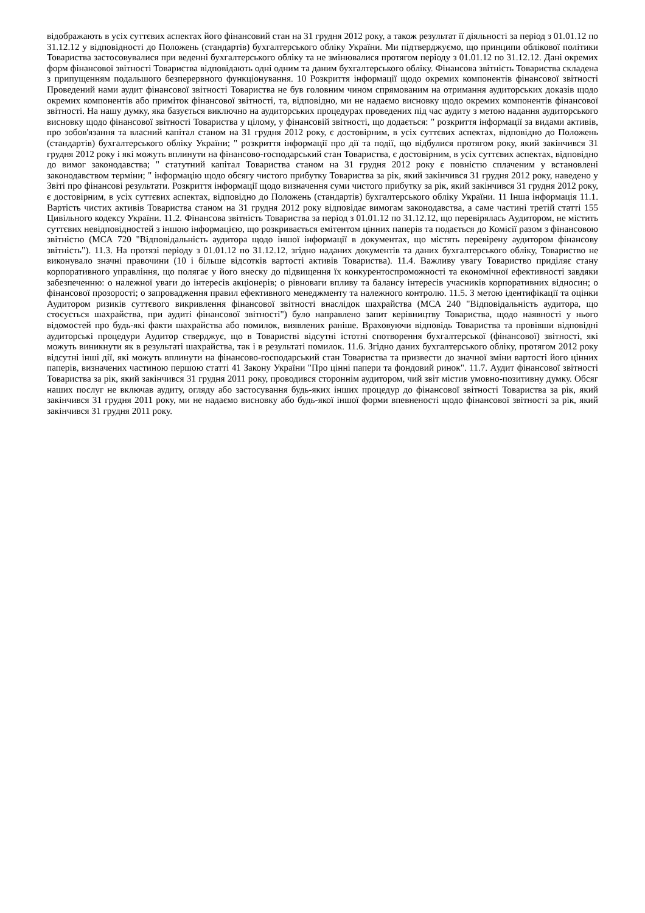відображають в усіх суттєвих аспектах його фінансовий стан на 31 грудня 2012 року, а також результат її діяльності за період з 01.01.12 по 31.12.12 у відповідності до Положень (стандартів) бухгалтерського обліку України. Ми підтверджуємо, що принципи облікової політики Товариства застосовувалися при веденні бухгалтерського обліку та не змінювалися протягом періоду з 01.01.12 по 31.12.12. Дані окремих форм фінансової звітності Товариства відповідають одні одним та даним бухгалтерського обліку. Фінансова звітність Товариства складена з припущенням подальшого безперервного функціонування. 10 Розкриття інформації щодо окремих компонентів фінансової звітності Проведений нами аудит фінансової звітності Товариства не був головним чином спрямованим на отримання аудиторських доказів щодо окремих компонентів або приміток фінансової звітності, та, відповідно, ми не надаємо висновку щодо окремих компонентів фінансової звітності. На нашу думку, яка базується виключно на аудиторських процедурах проведених під час аудиту з метою надання аудиторського висновку щодо фінансової звітності Товариства у цілому, у фінансовій звітності, що додається: " розкриття інформації за видами активів, про зобов'язання та власний капітал станом на 31 грудня 2012 року, є достовірним, в усіх суттєвих аспектах, відповідно до Положень (стандартів) бухгалтерського обліку України; " розкриття інформації про дії та події, що відбулися протягом року, який закінчився 31 грудня 2012 року і які можуть вплинути на фінансово-господарський стан Товариства, є достовірним, в усіх суттєвих аспектах, відповідно до вимог законодавства; " статутний капітал Товариства станом на 31 грудня 2012 року є повністю сплаченим у встановлені законодавством терміни; " інформацію щодо обсягу чистого прибутку Товариства за рік, який закінчився 31 грудня 2012 року, наведено у Звіті про фінансові результати. Розкриття інформації щодо визначення суми чистого прибутку за рік, який закінчився 31 грудня 2012 року, є достовірним, в усіх суттєвих аспектах, відповідно до Положень (стандартів) бухгалтерського обліку України. 11 Інша інформація 11.1. Вартість чистих активів Товариства станом на 31 грудня 2012 року відповідає вимогам законодавства, а саме частині третій статті 155 Цивільного кодексу України. 11.2. Фінансова звітність Товариства за період з 01.01.12 по 31.12.12, що перевірялась Аудитором, не містить суттєвих невідповідностей з іншою інформацією, що розкривається емітентом цінних паперів та подається до Комісії разом з фінансовою звітністю (МСА 720 "Відповідальність аудитора щодо іншої інформації в документах, що містять перевірену аудитором фінансову звітність"). 11.3. На протязі періоду з 01.01.12 по 31.12.12, згідно наданих документів та даних бухгалтерського обліку, Товариство не виконувало значні правочини (10 і більше відсотків вартості активів Товариства). 11.4. Важливу увагу Товариство приділяє стану корпоративного управління, що полягає у його внеску до підвищення їх конкурентоспроможності та економічної ефективності завдяки забезпеченню: o належної уваги до інтересів акціонерів; o рівноваги впливу та балансу інтересів учасників корпоративних відносин; o фінансової прозорості; o запровадження правил ефективного менеджменту та належного контролю. 11.5. З метою ідентифікації та оцінки Аудитором ризиків суттєвого викривлення фінансової звітності внаслідок шахрайства (МСА 240 "Відповідальність аудитора, що стосується шахрайства, при аудиті фінансової звітності") було направлено запит керівництву Товариства, щодо наявності у нього відомостей про будь-які факти шахрайства або помилок, виявлених раніше. Враховуючи відповідь Товариства та провівши відповідні аудиторські процедури Аудитор стверджує, що в Товаристві відсутні істотні спотворення бухгалтерської (фінансової) звітності, які можуть виникнути як в результаті шахрайства, так і в результаті помилок. 11.6. Згідно даних бухгалтерського обліку, протягом 2012 року відсутні інші дії, які можуть вплинути на фінансово-господарський стан Товариства та призвести до значної зміни вартості його цінних паперів, визначених частиною першою статті 41 Закону України "Про цінні папери та фондовий ринок". 11.7. Аудит фінансової звітності Товариства за рік, який закінчився 31 грудня 2011 року, проводився стороннім аудитором, чий звіт містив умовно-позитивну думку. Обсяг наших послуг не включав аудиту, огляду або застосування будь-яких інших процедур до фінансової звітності Товариства за рік, який закінчився 31 грудня 2011 року, ми не надаємо висновку або будь-якої іншої форми впевненості щодо фінансової звітності за рік, який закінчився 31 грудня 2011 року.